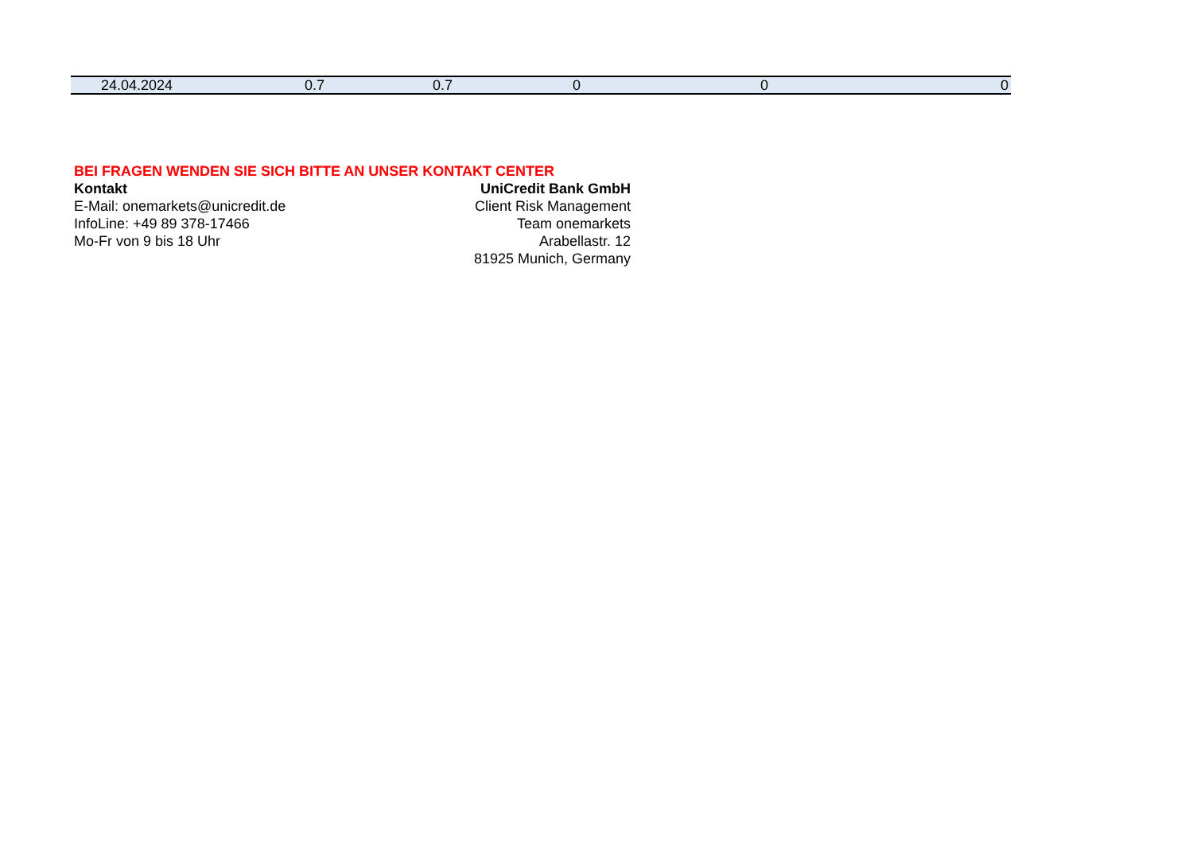| 24.04.2024 | 0.7 | 0.7 | 0 | 0 | 0 |
BEI FRAGEN WENDEN SIE SICH BITTE AN UNSER KONTAKT CENTER
Kontakt
E-Mail: onemarkets@unicredit.de
InfoLine: +49 89 378-17466
Mo-Fr von 9 bis 18 Uhr
UniCredit Bank GmbH
Client Risk Management
Team onemarkets
Arabellastr. 12
81925 Munich, Germany